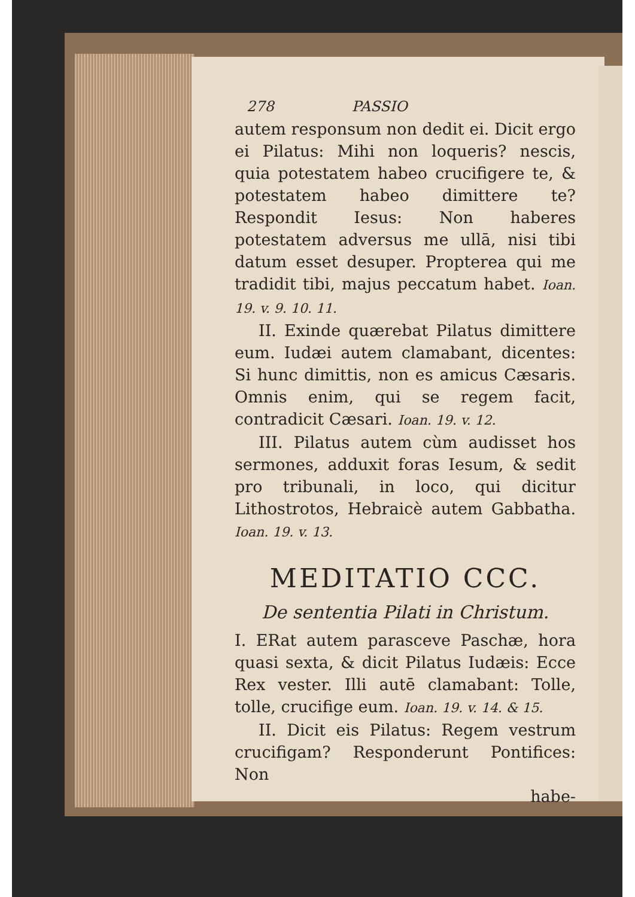278 PASSIO
autem responsum non dedit ei. Dicit ergo ei Pilatus: Mihi non loqueris? nescis, quia potestatem habeo crucifigere te, & potestatem habeo dimittere te? Respondit Iesus: Non haberes potestatem adversus me ullā, nisi tibi datum esset desuper. Propterea qui me tradidit tibi, majus peccatum habet. Ioan. 19. v. 9. 10. 11.
II. Exinde quærebat Pilatus dimittere eum. Iudæi autem clamabant, dicentes: Si hunc dimittis, non es amicus Cæsaris. Omnis enim, qui se regem facit, contradicit Cæsari. Ioan. 19. v. 12.
III. Pilatus autem cùm audisset hos sermones, adduxit foras Iesum, & sedit pro tribunali, in loco, qui dicitur Lithostrotos, Hebraicè autem Gabbatha. Ioan. 19. v. 13.
MEDITATIO CCC.
De sententia Pilati in Christum.
I. ERat autem parasceve Paschæ, hora quasi sexta, & dicit Pilatus Iudæis: Ecce Rex vester. Illi autē clamabant: Tolle, tolle, crucifige eum. Ioan. 19. v. 14. & 15.
II. Dicit eis Pilatus: Regem vestrum crucifigam? Responderunt Pontifices: Non
habe-